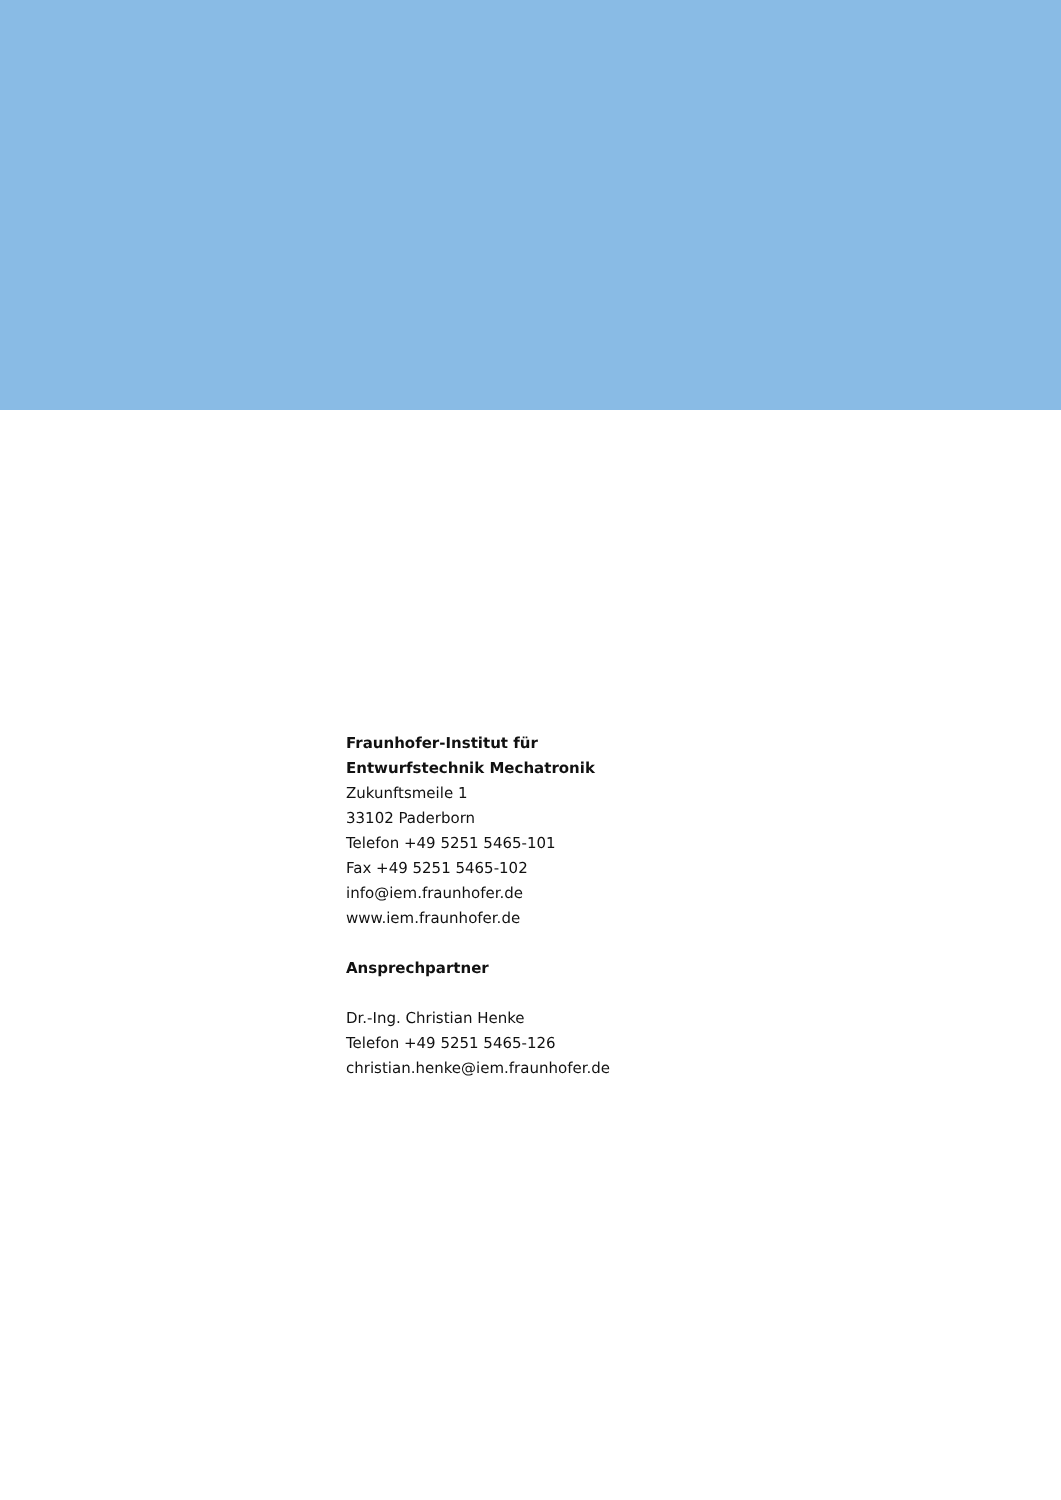Fraunhofer-Institut für
Entwurfstechnik Mechatronik
Zukunftsmeile 1
33102 Paderborn
Telefon +49 5251 5465-101
Fax +49 5251 5465-102
info@iem.fraunhofer.de
www.iem.fraunhofer.de
Ansprechpartner
Dr.-Ing. Christian Henke
Telefon +49 5251 5465-126
christian.henke@iem.fraunhofer.de